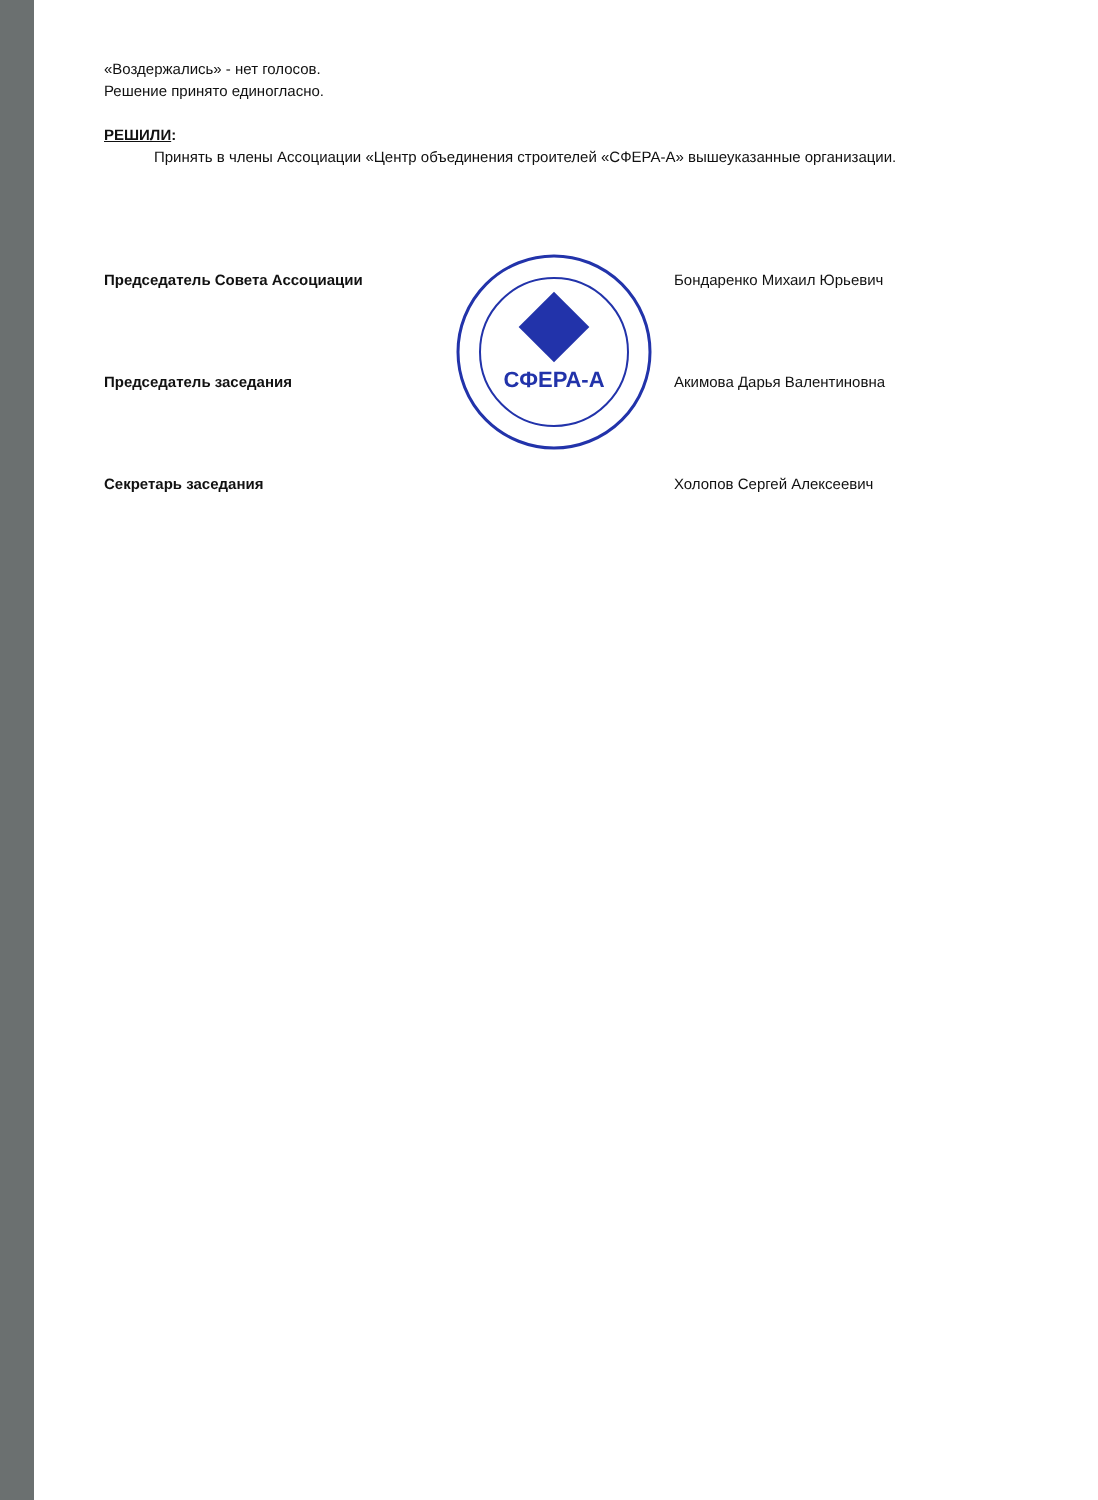«Воздержались» - нет голосов.
Решение принято единогласно.
РЕШИЛИ:
Принять в члены Ассоциации «Центр объединения строителей «СФЕРА-А» вышеуказанные организации.
Председатель Совета Ассоциации Бондаренко Михаил Юрьевич
Председатель заседания Акимова Дарья Валентиновна
Секретарь заседания Холопов Сергей Алексеевич
СФЕРА-А